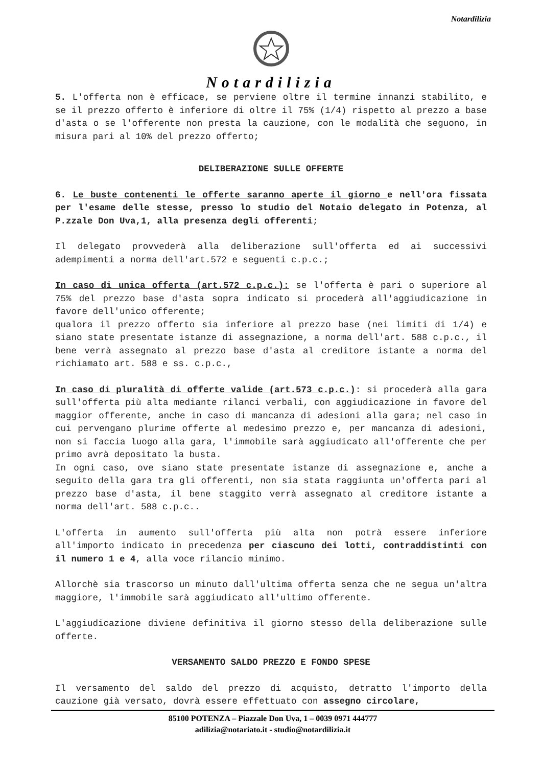Notardilizia
Notardilizia
5. L'offerta non è efficace, se perviene oltre il termine innanzi stabilito, e se il prezzo offerto è inferiore di oltre il 75% (1/4) rispetto al prezzo a base d'asta o se l'offerente non presta la cauzione, con le modalità che seguono, in misura pari al 10% del prezzo offerto;
DELIBERAZIONE SULLE OFFERTE
6. Le buste contenenti le offerte saranno aperte il giorno e nell'ora fissata per l'esame delle stesse, presso lo studio del Notaio delegato in Potenza, al P.zzale Don Uva,1, alla presenza degli offerenti;
Il delegato provvederà alla deliberazione sull'offerta ed ai successivi adempimenti a norma dell'art.572 e seguenti c.p.c.;
In caso di unica offerta (art.572 c.p.c.): se l'offerta è pari o superiore al 75% del prezzo base d'asta sopra indicato si procederà all'aggiudicazione in favore dell'unico offerente;
qualora il prezzo offerto sia inferiore al prezzo base (nei limiti di 1/4) e siano state presentate istanze di assegnazione, a norma dell'art. 588 c.p.c., il bene verrà assegnato al prezzo base d'asta al creditore istante a norma del richiamato art. 588 e ss. c.p.c.,
In caso di pluralità di offerte valide (art.573 c.p.c.): si procederà alla gara sull'offerta più alta mediante rilanci verbali, con aggiudicazione in favore del maggior offerente, anche in caso di mancanza di adesioni alla gara; nel caso in cui pervengano plurime offerte al medesimo prezzo e, per mancanza di adesioni, non si faccia luogo alla gara, l'immobile sarà aggiudicato all'offerente che per primo avrà depositato la busta.
In ogni caso, ove siano state presentate istanze di assegnazione e, anche a seguito della gara tra gli offerenti, non sia stata raggiunta un'offerta pari al prezzo base d'asta, il bene staggito verrà assegnato al creditore istante a norma dell'art. 588 c.p.c..
L'offerta in aumento sull'offerta più alta non potrà essere inferiore all'importo indicato in precedenza per ciascuno dei lotti, contraddistinti con il numero 1 e 4, alla voce rilancio minimo.
Allorchè sia trascorso un minuto dall'ultima offerta senza che ne segua un'altra maggiore, l'immobile sarà aggiudicato all'ultimo offerente.
L'aggiudicazione diviene definitiva il giorno stesso della deliberazione sulle offerte.
VERSAMENTO SALDO PREZZO E FONDO SPESE
Il versamento del saldo del prezzo di acquisto, detratto l'importo della cauzione già versato, dovrà essere effettuato con assegno circolare,
85100 POTENZA – Piazzale Don Uva, 1 – 0039 0971 444777
adilizia@notariato.it - studio@notardilizia.it